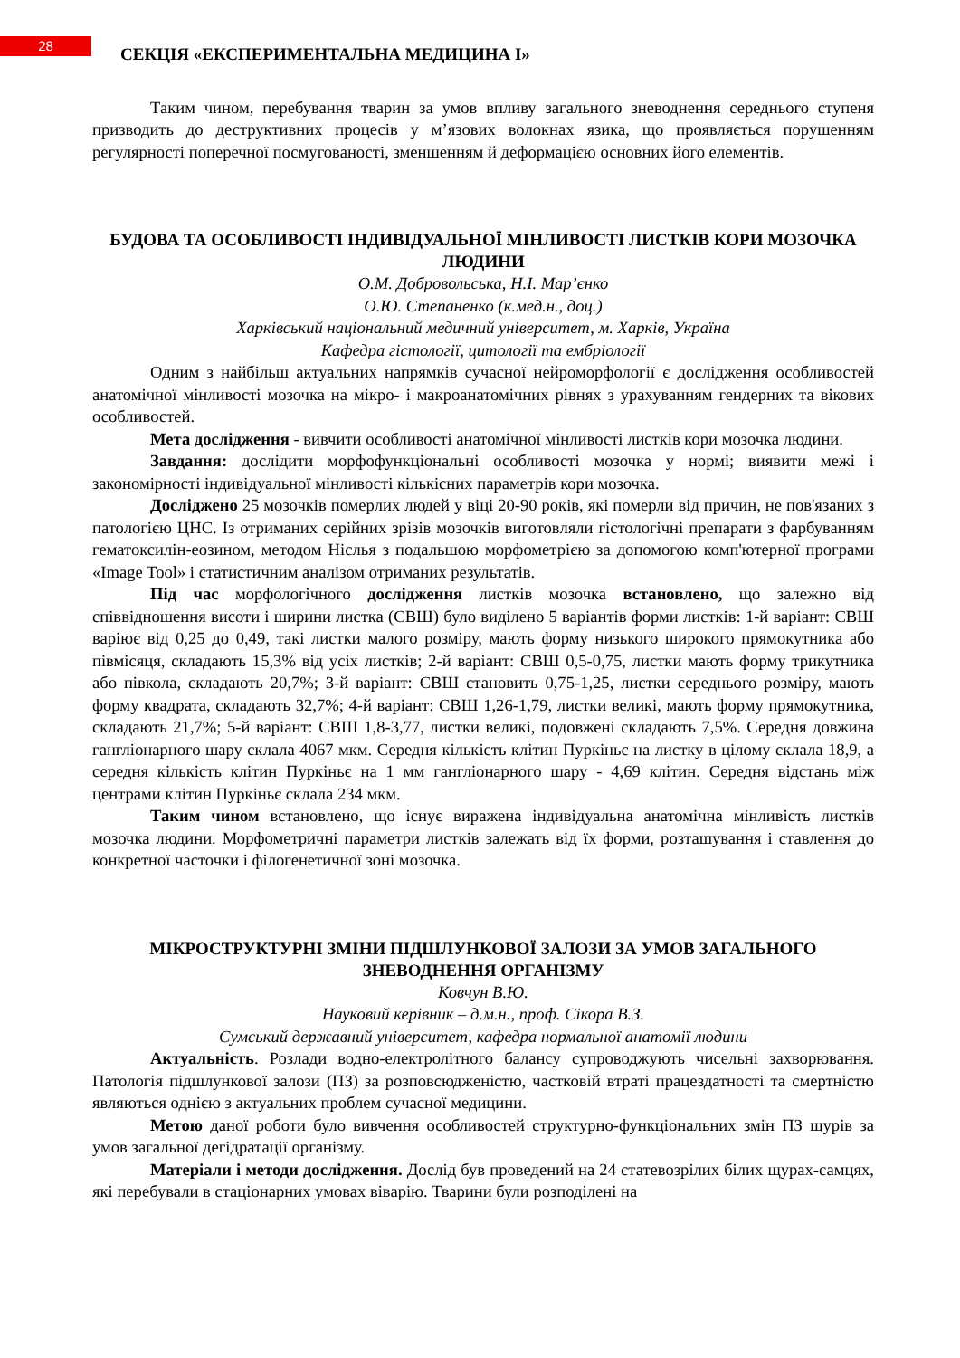28
СЕКЦІЯ «ЕКСПЕРИМЕНТАЛЬНА МЕДИЦИНА І»
Таким чином, перебування тварин за умов впливу загального зневоднення середнього ступеня призводить до деструктивних процесів у м’язових волокнах язика, що проявляється порушенням регулярності поперечної посмугованості, зменшенням й деформацією основних його елементів.
БУДОВА ТА ОСОБЛИВОСТІ ІНДИВІДУАЛЬНОЇ МІНЛИВОСТІ ЛИСТКІВ КОРИ МОЗОЧКА ЛЮДИНИ
О.М. Добровольська, Н.І. Мар’єнко
О.Ю. Степаненко (к.мед.н., доц.)
Харківський національний медичний університет, м. Харків, Україна
Кафедра гістології, цитології та ембріології
Одним з найбільш актуальних напрямків сучасної нейроморфології є дослідження особливостей анатомічної мінливості мозочка на мікро- і макроанатомічних рівнях з урахуванням гендерних та вікових особливостей.
Мета дослідження - вивчити особливості анатомічної мінливості листків кори мозочка людини.
Завдання: дослідити морфофункціональні особливості мозочка у нормі; виявити межі і закономірності індивідуальної мінливості кількісних параметрів кори мозочка.
Досліджено 25 мозочків померлих людей у віці 20-90 років, які померли від причин, не пов'язаних з патологією ЦНС. Із отриманих серійних зрізів мозочків виготовляли гістологічні препарати з фарбуванням гематоксилін-еозином, методом Ніслья з подальшою морфометрією за допомогою комп'ютерної програми «Image Tool» і статистичним аналізом отриманих результатів.
Під час морфологічного дослідження листків мозочка встановлено, що залежно від співвідношення висоти і ширини листка (СВШ) було виділено 5 варіантів форми листків: 1-й варіант: СВШ варіює від 0,25 до 0,49, такі листки малого розміру, мають форму низького широкого прямокутника або півмісяця, складають 15,3% від усіх листків; 2-й варіант: СВШ 0,5-0,75, листки мають форму трикутника або півкола, складають 20,7%; 3-й варіант: СВШ становить 0,75-1,25, листки середнього розміру, мають форму квадрата, складають 32,7%; 4-й варіант: СВШ 1,26-1,79, листки великі, мають форму прямокутника, складають 21,7%; 5-й варіант: СВШ 1,8-3,77, листки великі, подовжені складають 7,5%. Середня довжина гангліонарного шару склала 4067 мкм. Середня кількість клітин Пуркіньє на листку в цілому склала 18,9, а середня кількість клітин Пуркіньє на 1 мм гангліонарного шару - 4,69 клітин. Середня відстань між центрами клітин Пуркіньє склала 234 мкм.
Таким чином встановлено, що існує виражена індивідуальна анатомічна мінливість листків мозочка людини. Морфометричні параметри листків залежать від їх форми, розташування і ставлення до конкретної часточки і філогенетичної зоні мозочка.
МІКРОСТРУКТУРНІ ЗМІНИ ПІДШЛУНКОВОЇ ЗАЛОЗИ ЗА УМОВ ЗАГАЛЬНОГО ЗНЕВОДНЕННЯ ОРГАНІЗМУ
Ковчун В.Ю.
Науковий керівник – д.м.н., проф. Сікора В.З.
Сумський державний університет, кафедра нормальної анатомії людини
Актуальність. Розлади водно-електролітного балансу супроводжують чисельні захворювання. Патологія підшлункової залози (ПЗ) за розповсюдженістю, частковій втраті працездатності та смертністю являються однією з актуальних проблем сучасної медицини.
Метою даної роботи було вивчення особливостей структурно-функціональних змін ПЗ щурів за умов загальної дегідратації організму.
Матеріали і методи дослідження. Дослід був проведений на 24 статевозрілих білих щурах-самцях, які перебували в стаціонарних умовах віварію. Тварини були розподілені на